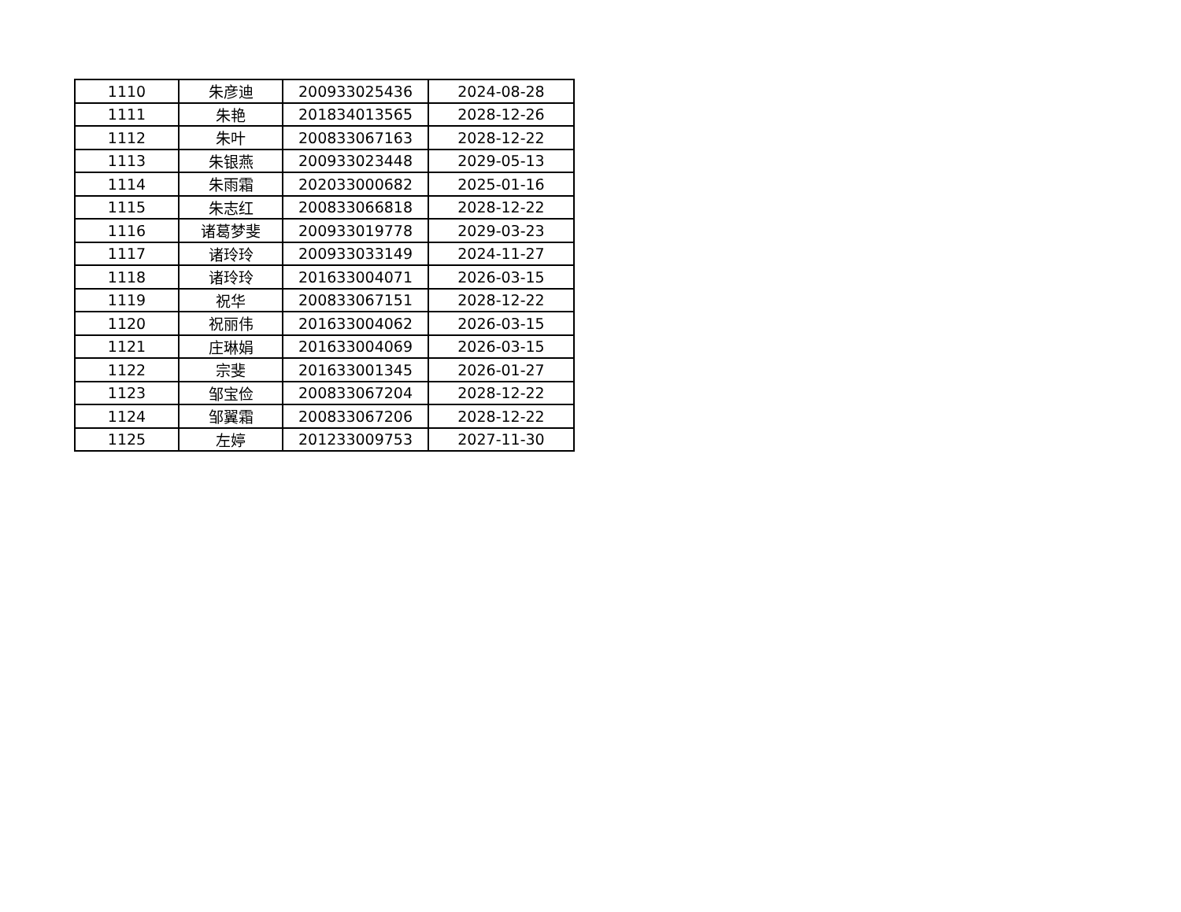| 1110 | 朱彦迪 | 200933025436 | 2024-08-28 |
| 1111 | 朱艳 | 201834013565 | 2028-12-26 |
| 1112 | 朱叶 | 200833067163 | 2028-12-22 |
| 1113 | 朱银燕 | 200933023448 | 2029-05-13 |
| 1114 | 朱雨霜 | 202033000682 | 2025-01-16 |
| 1115 | 朱志红 | 200833066818 | 2028-12-22 |
| 1116 | 诸葛梦斐 | 200933019778 | 2029-03-23 |
| 1117 | 诸玲玲 | 200933033149 | 2024-11-27 |
| 1118 | 诸玲玲 | 201633004071 | 2026-03-15 |
| 1119 | 祝华 | 200833067151 | 2028-12-22 |
| 1120 | 祝丽伟 | 201633004062 | 2026-03-15 |
| 1121 | 庄琳娟 | 201633004069 | 2026-03-15 |
| 1122 | 宗斐 | 201633001345 | 2026-01-27 |
| 1123 | 邹宝俭 | 200833067204 | 2028-12-22 |
| 1124 | 邹翼霜 | 200833067206 | 2028-12-22 |
| 1125 | 左婷 | 201233009753 | 2027-11-30 |